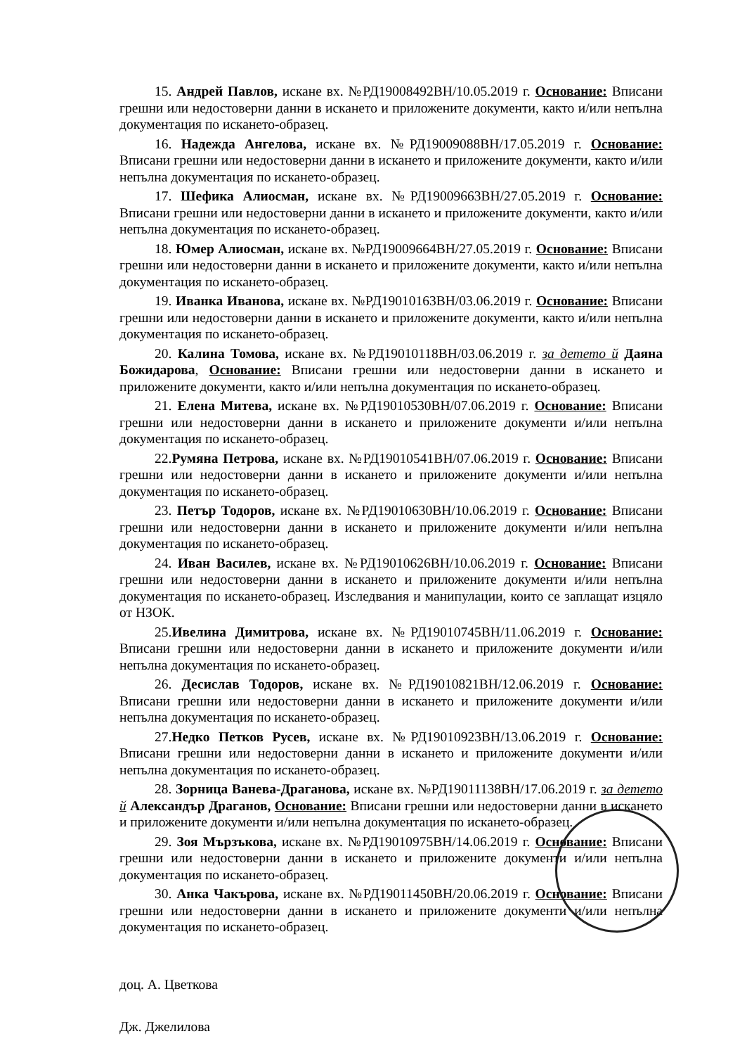15. Андрей Павлов, искане вх. №РД19008492ВН/10.05.2019 г. Основание: Вписани грешни или недостоверни данни в искането и приложените документи, както и/или непълна документация по искането-образец.
16. Надежда Ангелова, искане вх. №РД19009088ВН/17.05.2019 г. Основание: Вписани грешни или недостоверни данни в искането и приложените документи, както и/или непълна документация по искането-образец.
17. Шефика Алиосман, искане вх. №РД19009663ВН/27.05.2019 г. Основание: Вписани грешни или недостоверни данни в искането и приложените документи, както и/или непълна документация по искането-образец.
18. Юмер Алиосман, искане вх. №РД19009664ВН/27.05.2019 г. Основание: Вписани грешни или недостоверни данни в искането и приложените документи, както и/или непълна документация по искането-образец.
19. Иванка Иванова, искане вх. №РД19010163ВН/03.06.2019 г. Основание: Вписани грешни или недостоверни данни в искането и приложените документи, както и/или непълна документация по искането-образец.
20. Калина Томова, искане вх. №РД19010118ВН/03.06.2019 г. за детето й Даяна Божидарова, Основание: Вписани грешни или недостоверни данни в искането и приложените документи, както и/или непълна документация по искането-образец.
21. Елена Митева, искане вх. №РД19010530ВН/07.06.2019 г. Основание: Вписани грешни или недостоверни данни в искането и приложените документи и/или непълна документация по искането-образец.
22.Румяна Петрова, искане вх. №РД19010541ВН/07.06.2019 г. Основание: Вписани грешни или недостоверни данни в искането и приложените документи и/или непълна документация по искането-образец.
23. Петър Тодоров, искане вх. №РД19010630ВН/10.06.2019 г. Основание: Вписани грешни или недостоверни данни в искането и приложените документи и/или непълна документация по искането-образец.
24. Иван Василев, искане вх. №РД19010626ВН/10.06.2019 г. Основание: Вписани грешни или недостоверни данни в искането и приложените документи и/или непълна документация по искането-образец. Изследвания и манипулации, които се заплащат изцяло от НЗОК.
25.Ивелина Димитрова, искане вх. №РД19010745ВН/11.06.2019 г. Основание: Вписани грешни или недостоверни данни в искането и приложените документи и/или непълна документация по искането-образец.
26. Десислав Тодоров, искане вх. №РД19010821ВН/12.06.2019 г. Основание: Вписани грешни или недостоверни данни в искането и приложените документи и/или непълна документация по искането-образец.
27.Недко Петков Русев, искане вх. №РД19010923ВН/13.06.2019 г. Основание: Вписани грешни или недостоверни данни в искането и приложените документи и/или непълна документация по искането-образец.
28. Зорница Ванева-Драганова, искане вх. №РД19011138ВН/17.06.2019 г. за детето й Александър Драганов, Основание: Вписани грешни или недостоверни данни в искането и приложените документи и/или непълна документация по искането-образец.
29. Зоя Мързъкова, искане вх. №РД19010975ВН/14.06.2019 г. Основание: Вписани грешни или недостоверни данни в искането и приложените документи и/или непълна документация по искането-образец.
30. Анка Чакърова, искане вх. №РД19011450ВН/20.06.2019 г. Основание: Вписани грешни или недостоверни данни в искането и приложените документи и/или непълна документация по искането-образец.
доц. А. Цветкова
Дж. Джелилова